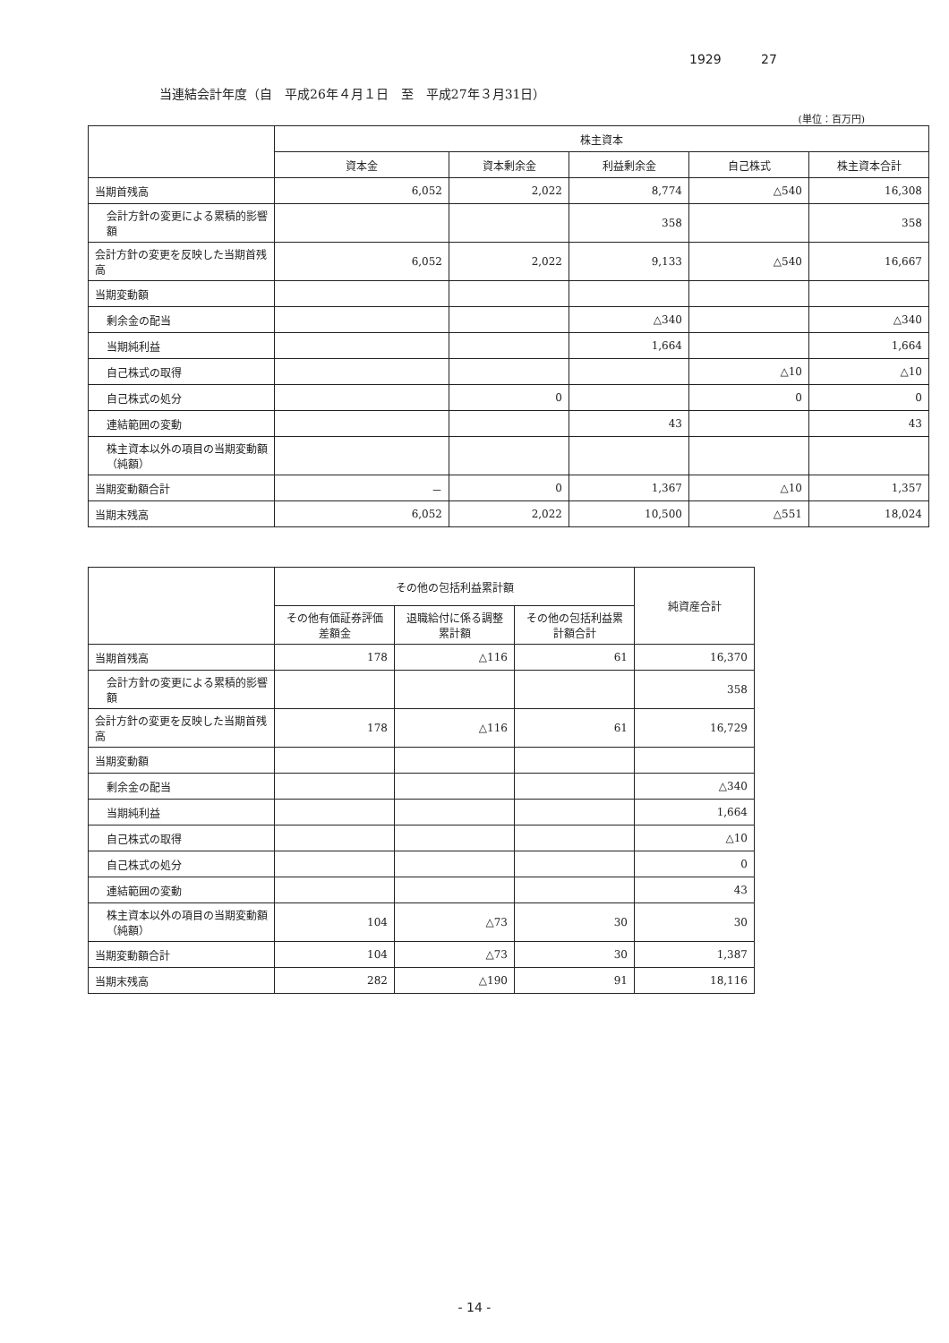1929 27
当連結会計年度（自　平成26年４月１日　至　平成27年３月31日）
(単位：百万円)
| | 株主資本 | | | | |
| --- | --- | --- | --- | --- | --- |
| | 資本金 | 資本剰余金 | 利益剰余金 | 自己株式 | 株主資本合計 |
| 当期首残高 | 6,052 | 2,022 | 8,774 | △540 | 16,308 |
| 会計方針の変更による累積的影響額 | | | 358 | | 358 |
| 会計方針の変更を反映した当期首残高 | 6,052 | 2,022 | 9,133 | △540 | 16,667 |
| 当期変動額 | | | | | |
| 剰余金の配当 | | | △340 | | △340 |
| 当期純利益 | | | 1,664 | | 1,664 |
| 自己株式の取得 | | | | △10 | △10 |
| 自己株式の処分 | | 0 | | 0 | 0 |
| 連結範囲の変動 | | | 43 | | 43 |
| 株主資本以外の項目の当期変動額（純額） | | | | | |
| 当期変動額合計 | － | 0 | 1,367 | △10 | 1,357 |
| 当期末残高 | 6,052 | 2,022 | 10,500 | △551 | 18,024 |
| | その他の包括利益累計額 | | | 純資産合計 |
| --- | --- | --- | --- | --- |
| | その他有価証券評価差額金 | 退職給付に係る調整累計額 | その他の包括利益累計額合計 | |
| 当期首残高 | 178 | △116 | 61 | 16,370 |
| 会計方針の変更による累積的影響額 | | | | 358 |
| 会計方針の変更を反映した当期首残高 | 178 | △116 | 61 | 16,729 |
| 当期変動額 | | | | |
| 剰余金の配当 | | | | △340 |
| 当期純利益 | | | | 1,664 |
| 自己株式の取得 | | | | △10 |
| 自己株式の処分 | | | | 0 |
| 連結範囲の変動 | | | | 43 |
| 株主資本以外の項目の当期変動額（純額） | 104 | △73 | 30 | 30 |
| 当期変動額合計 | 104 | △73 | 30 | 1,387 |
| 当期末残高 | 282 | △190 | 91 | 18,116 |
- 14 -